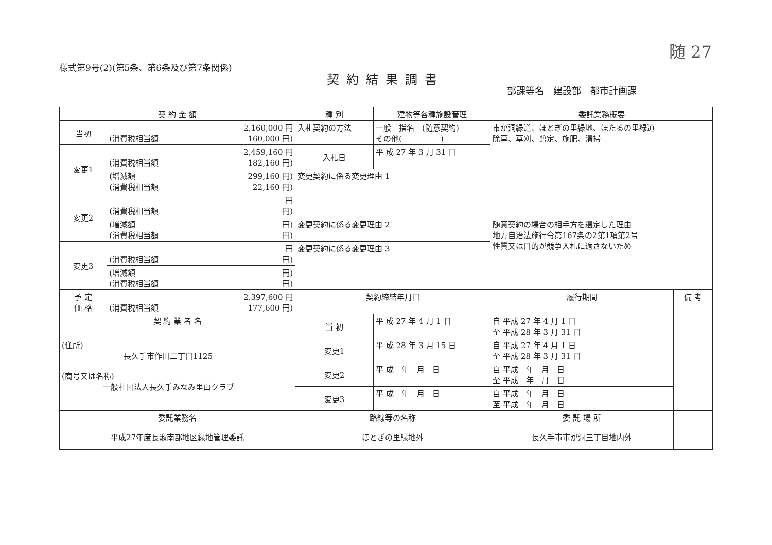随 27
様式第9号(2)(第5条、第6条及び第7条関係)
契約結果調書
部課等名　建設部　都市計画課
| 契 約 金 額 | | 種 別 | 建物等各種施設管理 | 委託業務概要 | |
| --- | --- | --- | --- | --- | --- |
| 当初 | 2,160,000 円 (消費税相当額 160,000 円) | 入札契約の方法 | 一般 指名 (随意契約) その他( ) | 市が洞緑道、ほとぎの里緑地、ほたるの里緑道 除草、草刈、剪定、施肥、清掃 | |
| 変更1 | 2,459,160 円 (消費税相当額 182,160 円) | 入札日 | 平 成 27 年 3 月 31 日 | | |
| | (増減額 299,160 円) (消費税相当額 22,160 円) | 変更契約に係る変更理由 1 | | | |
| 変更2 | 円 (消費税相当額 円) | | | | |
| | (増減額 円) (消費税相当額 円) | 変更契約に係る変更理由 2 | | 随意契約の場合の相手方を選定した理由 地方自治法施行令第167条の2第1項第2号 性質又は目的が競争入札に適さないため | |
| 変更3 | 円 (消費税相当額 円) | 変更契約に係る変更理由 3 | | | |
| | (増減額 円) (消費税相当額 円) | | | | |
| 予 定 価 格 | 2,397,600 円 (消費税相当額 177,600 円) | 契約締結年月日 | | 履行期間 | 備 考 |
| 契 約 業 者 名 | | 当 初 | 平 成 27 年 4 月 1 日 | 自 平成 27 年 4 月 1 日 至 平成 28 年 3 月 31 日 | |
| (住所) 長久手市作田二丁目1125 (商号又は名称) 一般社団法人長久手みなみ里山クラブ | | 変更1 | 平 成 28 年 3 月 15 日 | 自 平成 27 年 4 月 1 日 至 平成 28 年 3 月 31 日 | |
| | | 変更2 | 平 成 年 月 日 | 自 平成 年 月 日 至 平成 年 月 日 | |
| | | 変更3 | 平 成 年 月 日 | 自 平成 年 月 日 至 平成 年 月 日 | |
| 委託業務名 | | 路線等の名称 | | 委 託 場 所 | |
| 平成27年度長湫南部地区緑地管理委託 | | ほとぎの里緑地外 | | 長久手市市が洞三丁目地内外 | |